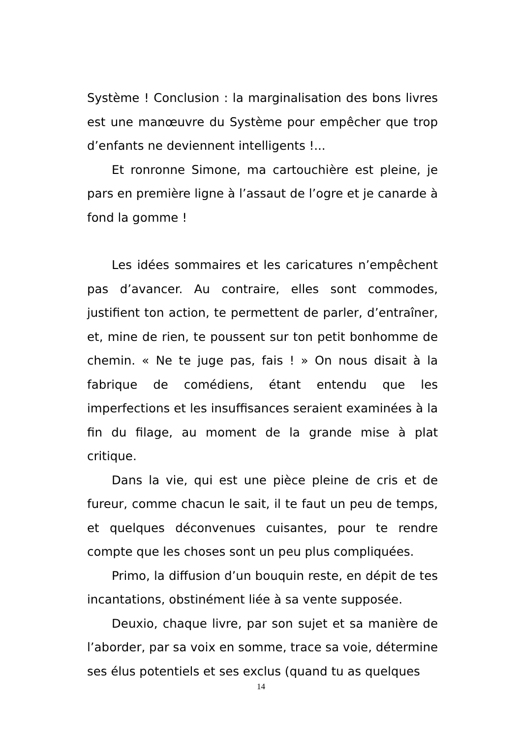Système ! Conclusion : la marginalisation des bons livres est une manœuvre du Système pour empêcher que trop d’enfants ne deviennent intelligents !...
Et ronronne Simone, ma cartouchière est pleine, je pars en première ligne à l’assaut de l’ogre et je canarde à fond la gomme !
Les idées sommaires et les caricatures n’empêchent pas d’avancer. Au contraire, elles sont commodes, justifient ton action, te permettent de parler, d’entraîner, et, mine de rien, te poussent sur ton petit bonhomme de chemin. « Ne te juge pas, fais ! » On nous disait à la fabrique de comédiens, étant entendu que les imperfections et les insuffisances seraient examinées à la fin du filage, au moment de la grande mise à plat critique.
Dans la vie, qui est une pièce pleine de cris et de fureur, comme chacun le sait, il te faut un peu de temps, et quelques déconvenues cuisantes, pour te rendre compte que les choses sont un peu plus compliquées.
Primo, la diffusion d’un bouquin reste, en dépit de tes incantations, obstinément liée à sa vente supposée.
Deuxio, chaque livre, par son sujet et sa manière de l’aborder, par sa voix en somme, trace sa voie, détermine ses élus potentiels et ses exclus (quand tu as quelques
14